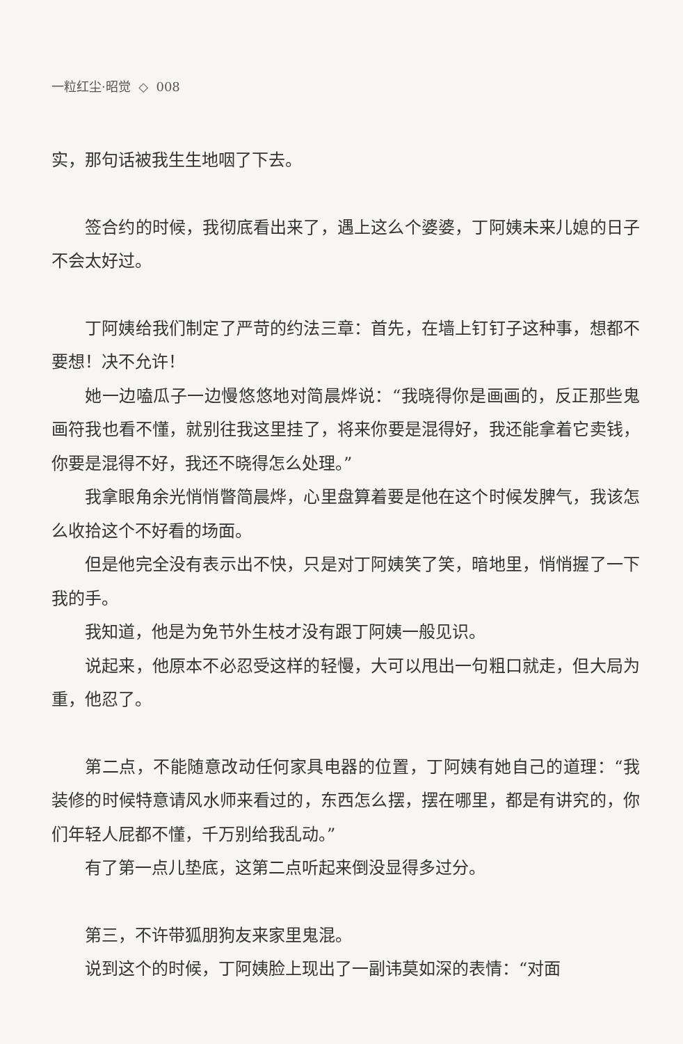一粒红尘·昭觉 ◇ 008
实，那句话被我生生地咽了下去。
签合约的时候，我彻底看出来了，遇上这么个婆婆，丁阿姨未来儿媳的日子不会太好过。
丁阿姨给我们制定了严苛的约法三章：首先，在墙上钉钉子这种事，想都不要想！决不允许！
她一边嗑瓜子一边慢悠悠地对简晨烨说：“我晓得你是画画的，反正那些鬼画符我也看不懂，就别往我这里挂了，将来你要是混得好，我还能拿着它卖钱，你要是混得不好，我还不晓得怎么处理。”
我拿眼角余光悄悄瞥简晨烨，心里盘算着要是他在这个时候发脾气，我该怎么收拾这个不好看的场面。
但是他完全没有表示出不快，只是对丁阿姨笑了笑，暗地里，悄悄握了一下我的手。
我知道，他是为免节外生枝才没有跟丁阿姨一般见识。
说起来，他原本不必忍受这样的轻慢，大可以甩出一句粗口就走，但大局为重，他忍了。
第二点，不能随意改动任何家具电器的位置，丁阿姨有她自己的道理：“我装修的时候特意请风水师来看过的，东西怎么摆，摆在哪里，都是有讲究的，你们年轻人屁都不懂，千万别给我乱动。”
有了第一点儿垫底，这第二点听起来倒没显得多过分。
第三，不许带狐朋狗友来家里鬼混。
说到这个的时候，丁阿姨脸上现出了一副讳莫如深的表情：“对面